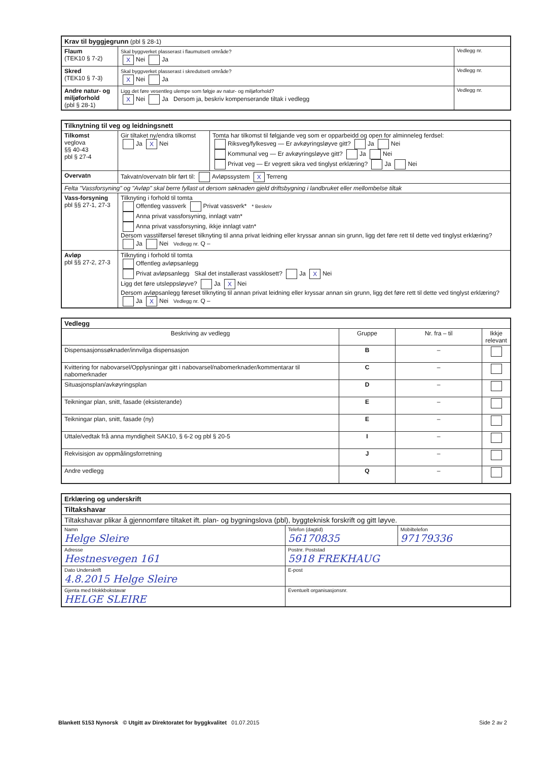| Krav til byggjegrunn (pbl § 28-1) | | |
| Flaum (TEK10 § 7-2) | Skal byggverket plasserast i flaumutsett område? X Nei Ja | Vedlegg nr. |
| Skred (TEK10 § 7-3) | Skal byggverket plasserast i skredutsett område? X Nei Ja | Vedlegg nr. |
| Andre natur- og miljøforhold (pbl § 28-1) | Ligg det føre vesentleg ulempe som følgje av natur- og miljøforhold? X Nei Ja Dersom ja, beskriv kompenserande tiltak i vedlegg | Vedlegg nr. |
| Tilknytning til veg og leidningsnett | | |
| Tilkomst veglova §§ 40-43 pbl § 27-4 | Gir tiltaket ny/endra tilkomst Ja X Nei | Tomta har tilkomst til følgjande veg som er opparbeidd og open for alminneleg ferdsel: Riksveg/fylkesveg — Er avkøyringsløyve gitt? Ja Nei Kommunal veg — Er avkøyringsløyve gitt? Ja Nei Privat veg — Er vegrett sikra ved tinglyst erklæring? Ja Nei |
| Overvatn | Takvatn/overvatn blir ført til: Avløpssystem X Terreng | |
| Felta "Vassforsyning" og "Avløp" skal berre fyllast ut dersom søknaden gjeld driftsbygning i landbruket eller mellombelse tiltak | | |
| Vass-forsyning pbl §§ 27-1, 27-3 | Tilknyting i forhold til tomta Offentleg vassverk Privat vassverk* * Beskriv Anna privat vassforsyning, innlagt vatn* Anna privat vassforsyning, ikkje innlagt vatn* Dersom vasstilførsel føreset tilknyting til anna privat leidning eller kryssar annan sin grunn, ligg det føre rett til dette ved tinglyst erklæring? Ja Nei Vedlegg nr. Q – | |
| Avløp pbl §§ 27-2, 27-3 | Tilknyting i forhold til tomta Offentleg avløpsanlegg Privat avløpsanlegg Skal det installerast vassklosett? Ja X Nei Ligg det føre utsleppsløyve? Ja X Nei Dersom avløpsanlegg føreset tilknyting til annan privat leidning eller kryssar annan sin grunn, ligg det føre rett til dette ved tinglyst erklæring? Ja X Nei Vedlegg nr. Q – | |
| Vedlegg | | | |
| Beskriving av vedlegg | Gruppe | Nr. fra – til | Ikkje relevant |
| Dispensasjonssøknader/innvilga dispensasjon | B | – | |
| Kvittering for nabovarsel/Opplysningar gitt i nabovarsel/nabomerknader/kommentarar til nabomerknader | C | – | |
| Situasjonsplan/avkøyringsplan | D | – | |
| Teikningar plan, snitt, fasade (eksisterande) | E | – | |
| Teikningar plan, snitt, fasade (ny) | E | – | |
| Uttale/vedtak frå anna myndigheit SAK10, § 6-2 og pbl § 20-5 | I | – | |
| Rekvisisjon av oppmålingsforretning | J | – | |
| Andre vedlegg | Q | – | |
| Erklæring og underskrift | | |
| Tiltakshavar | | |
| Tiltakshavar plikar å gjennomføre tiltaket ift. plan- og bygningslova (pbl), byggteknisk forskrift og gitt løyve. | | |
| Namn Helge Sleire | Telefon (dagtid) 56170835 | Mobiltelefon 97179336 |
| Adresse Hestnesvegen 161 | Postnr. Poststad 5918 FREKHAUG | |
| Dato Underskrift 4.8.2015 Helge Sleire | E-post | |
| Gjenta med blokkbokstavar HELGE SLEIRE | Eventuelt organisasjonsnr. | |
Blankett 5153 Nynorsk © Utgitt av Direktoratet for byggkvalitet 01.07.2015 Side 2 av 2